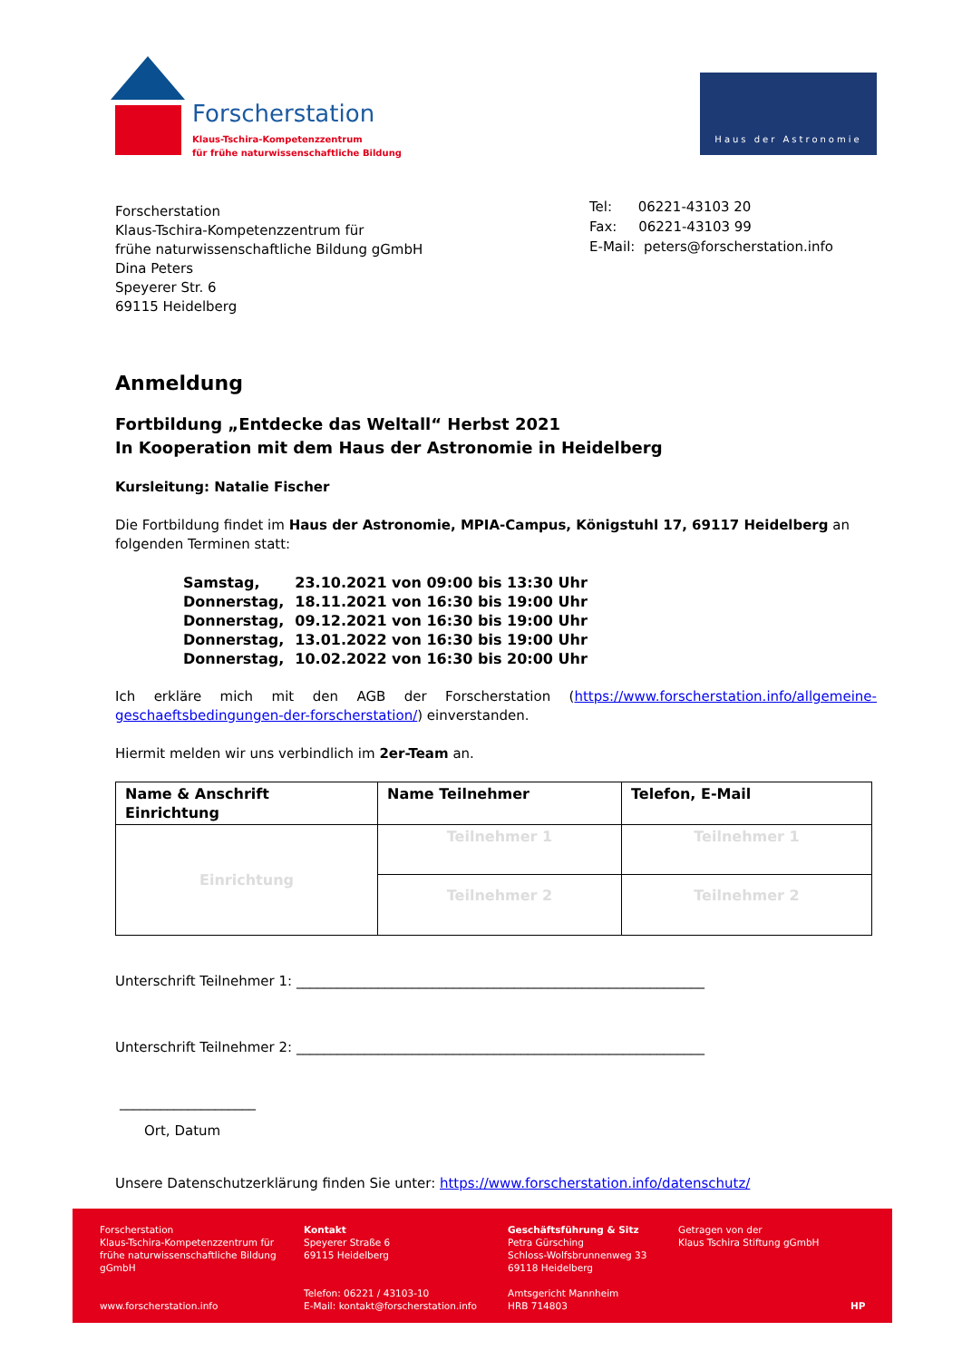Forscherstation
Klaus-Tschira-Kompetenzzentrum
für frühe naturwissenschaftliche Bildung
Haus der Astronomie
Forscherstation
Klaus-Tschira-Kompetenzzentrum für
frühe naturwissenschaftliche Bildung gGmbH
Dina Peters
Speyerer Str. 6
69115 Heidelberg
Tel: 06221-43103 20
Fax: 06221-43103 99
E-Mail: peters@forscherstation.info
Anmeldung
Fortbildung „Entdecke das Weltall“ Herbst 2021
In Kooperation mit dem Haus der Astronomie in Heidelberg
Kursleitung: Natalie Fischer
Die Fortbildung findet im Haus der Astronomie, MPIA-Campus, Königstuhl 17, 69117 Heidelberg an folgenden Terminen statt:
| Samstag, | 23.10.2021 von 09:00 bis 13:30 Uhr |
| Donnerstag, | 18.11.2021 von 16:30 bis 19:00 Uhr |
| Donnerstag, | 09.12.2021 von 16:30 bis 19:00 Uhr |
| Donnerstag, | 13.01.2022 von 16:30 bis 19:00 Uhr |
| Donnerstag, | 10.02.2022 von 16:30 bis 20:00 Uhr |
Ich erkläre mich mit den AGB der Forscherstation (https://www.forscherstation.info/allgemeine-geschaeftsbedingungen-der-forscherstation/) einverstanden.
Hiermit melden wir uns verbindlich im 2er-Team an.
| Name & Anschrift Einrichtung | Name Teilnehmer | Telefon, E-Mail |
| --- | --- | --- |
| Einrichtung | Teilnehmer 1 | Teilnehmer 1 |
| | Teilnehmer 2 | Teilnehmer 2 |
Unterschrift Teilnehmer 1: ____________________________________________________________
Unterschrift Teilnehmer 2: ____________________________________________________________
____________________
Ort, Datum
Unsere Datenschutzerklärung finden Sie unter: https://www.forscherstation.info/datenschutz/
Forscherstation
Klaus-Tschira-Kompetenzzentrum für
frühe naturwissenschaftliche Bildung
gGmbH
www.forscherstation.info
Kontakt
Speyerer Straße 6
69115 Heidelberg
Telefon: 06221 / 43103-10
E-Mail: kontakt@forscherstation.info
Geschäftsführung & Sitz
Petra Gürsching
Schloss-Wolfsbrunnenweg 33
69118 Heidelberg
Amtsgericht Mannheim
HRB 714803
Getragen von der
Klaus Tschira Stiftung gGmbH
HP